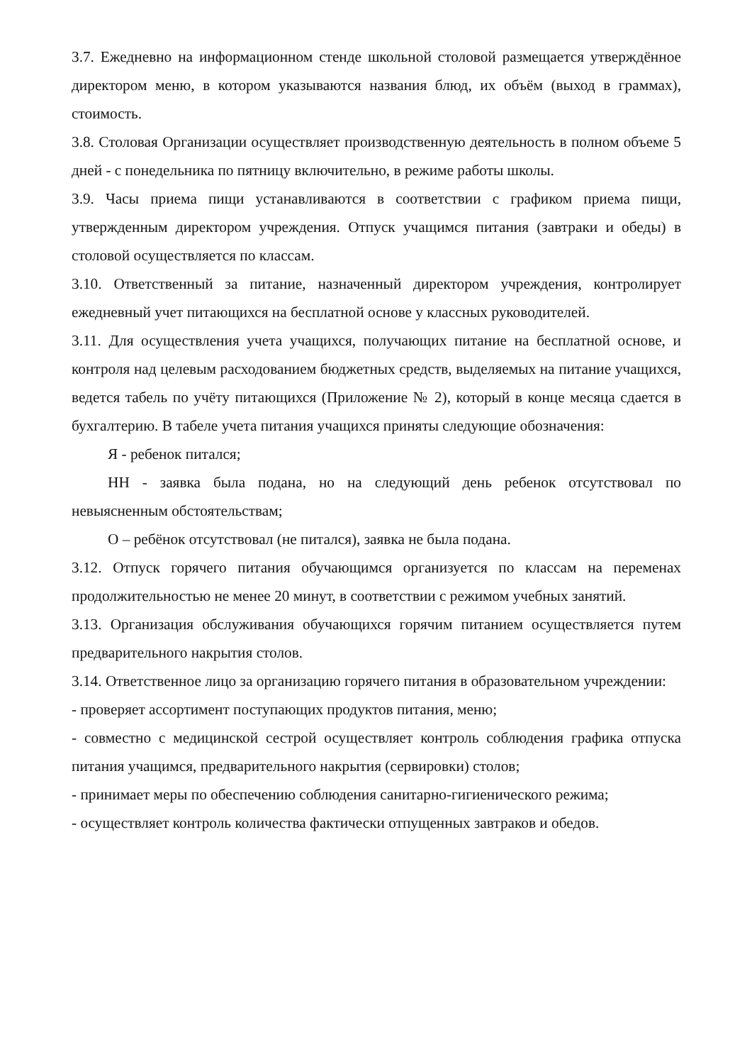3.7. Ежедневно на информационном стенде школьной столовой размещается утверждённое директором меню, в котором указываются названия блюд, их объём (выход в граммах), стоимость.
3.8. Столовая Организации осуществляет производственную деятельность в полном объеме 5 дней - с понедельника по пятницу включительно, в режиме работы школы.
3.9. Часы приема пищи устанавливаются в соответствии с графиком приема пищи, утвержденным директором учреждения. Отпуск учащимся питания (завтраки и обеды) в столовой осуществляется по классам.
3.10. Ответственный за питание, назначенный директором учреждения, контролирует ежедневный учет питающихся на бесплатной основе у классных руководителей.
3.11. Для осуществления учета учащихся, получающих питание на бесплатной основе, и контроля над целевым расходованием бюджетных средств, выделяемых на питание учащихся, ведется табель по учёту питающихся (Приложение № 2), который в конце месяца сдается в бухгалтерию. В табеле учета питания учащихся приняты следующие обозначения:
Я - ребенок питался;
НН - заявка была подана, но на следующий день ребенок отсутствовал по невыясненным обстоятельствам;
О – ребёнок отсутствовал (не питался), заявка не была подана.
3.12. Отпуск горячего питания обучающимся организуется по классам на переменах продолжительностью не менее 20 минут, в соответствии с режимом учебных занятий.
3.13. Организация обслуживания обучающихся горячим питанием осуществляется путем предварительного накрытия столов.
3.14. Ответственное лицо за организацию горячего питания в образовательном учреждении:
- проверяет ассортимент поступающих продуктов питания, меню;
- совместно с медицинской сестрой осуществляет контроль соблюдения графика отпуска питания учащимся, предварительного накрытия (сервировки) столов;
- принимает меры по обеспечению соблюдения санитарно-гигиенического режима;
- осуществляет контроль количества фактически отпущенных завтраков и обедов.